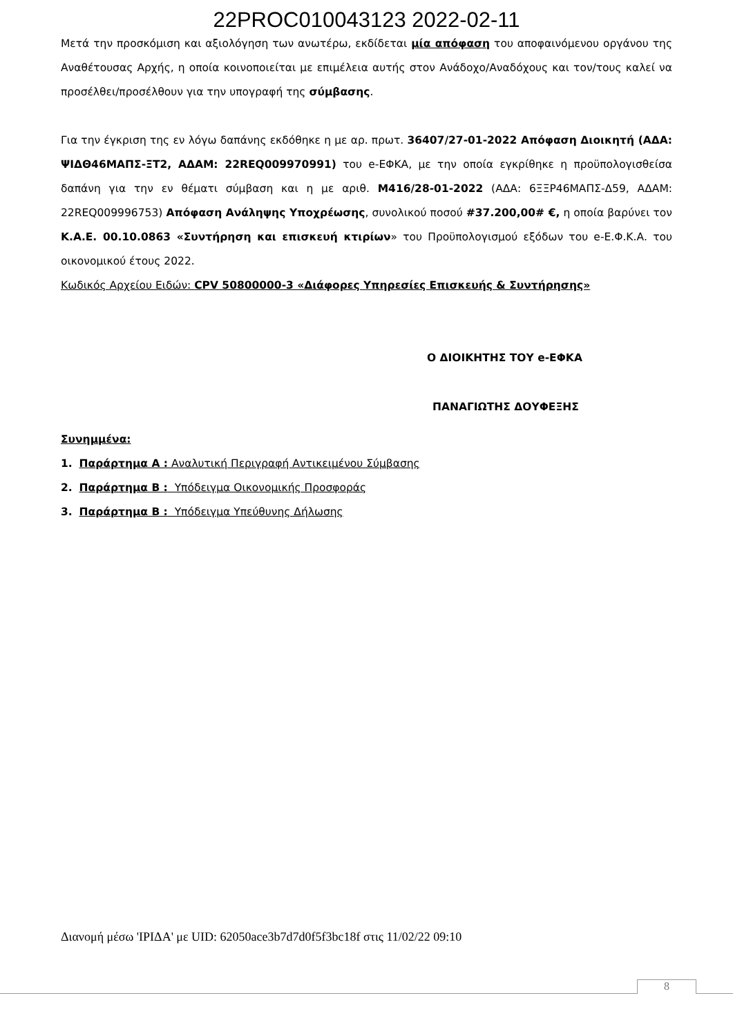22PROC010043123 2022-02-11
Μετά την προσκόμιση και αξιολόγηση των ανωτέρω, εκδίδεται μία απόφαση του αποφαινόμενου οργάνου της Αναθέτουσας Αρχής, η οποία κοινοποιείται με επιμέλεια αυτής στον Ανάδοχο/Αναδόχους και τον/τους καλεί να προσέλθει/προσέλθουν για την υπογραφή της σύμβασης.
Για την έγκριση της εν λόγω δαπάνης εκδόθηκε η με αρ. πρωτ. 36407/27-01-2022 Απόφαση Διοικητή (ΑΔΑ: ΨΙΔΘ46ΜΑΠΣ-ΞΤ2, ΑΔΑΜ: 22REQ009970991) του e-ΕΦΚΑ, με την οποία εγκρίθηκε η προϋπολογισθείσα δαπάνη για την εν θέματι σύμβαση και η με αριθ. Μ416/28-01-2022 (ΑΔΑ: 6ΞΞΡ46ΜΑΠΣ-Δ59, ΑΔΑΜ: 22REQ009996753) Απόφαση Ανάληψης Υποχρέωσης, συνολικού ποσού #37.200,00# €, η οποία βαρύνει τον Κ.Α.Ε. 00.10.0863 «Συντήρηση και επισκευή κτιρίων» του Προϋπολογισμού εξόδων του e-Ε.Φ.Κ.Α. του οικονομικού έτους 2022.
Κωδικός Αρχείου Ειδών: CPV 50800000-3 «Διάφορες Υπηρεσίες Επισκευής & Συντήρησης»
Ο ΔΙΟΙΚΗΤΗΣ ΤΟΥ e-ΕΦΚΑ
ΠΑΝΑΓΙΩΤΗΣ ΔΟΥΦΕΞΗΣ
Συνημμένα:
1. Παράρτημα Α : Αναλυτική Περιγραφή Αντικειμένου Σύμβασης
2. Παράρτημα Β : Υπόδειγμα Οικονομικής Προσφοράς
3. Παράρτημα Β : Υπόδειγμα Υπεύθυνης Δήλωσης
Διανομή μέσω 'ΙΡΙΔΑ' με UID: 62050ace3b7d7d0f5f3bc18f στις 11/02/22 09:10
8